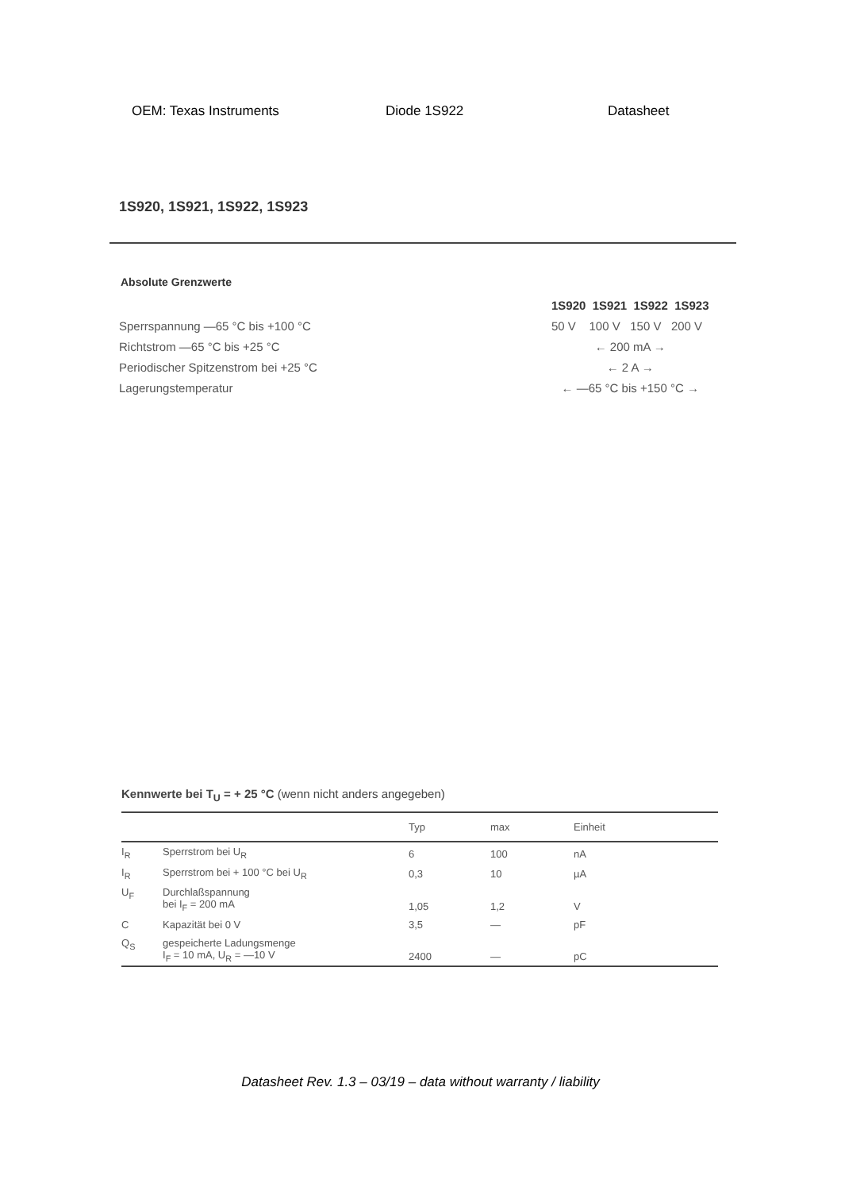OEM: Texas Instruments Diode 1S922 Datasheet
1S920, 1S921, 1S922, 1S923
Absolute Grenzwerte
| | 1S920 1S921 1S922 1S923 |
| Sperrspannung —65 °C bis +100 °C | 50 V 100 V 150 V 200 V |
| Richtstrom —65 °C bis +25 °C | ← 200 mA → |
| Periodischer Spitzenstrom bei +25 °C | ← 2 A → |
| Lagerungstemperatur | ← —65 °C bis +150 °C → |
Kennwerte bei T<sub>U</sub> = + 25 °C (wenn nicht anders angegeben)
| | | Typ | max | Einheit |
| --- | --- | --- | --- | --- |
| I<sub>R</sub> | Sperrstrom bei U<sub>R</sub> | 6 | 100 | nA |
| I<sub>R</sub> | Sperrstrom bei + 100 °C bei U<sub>R</sub> | 0,3 | 10 | µA |
| U<sub>F</sub> | Durchlaßspannung bei I<sub>F</sub> = 200 mA | 1,05 | 1,2 | V |
| C | Kapazität bei 0 V | 3,5 | — | pF |
| Q<sub>S</sub> | gespeicherte Ladungsmenge I<sub>F</sub> = 10 mA, U<sub>R</sub> = —10 V | 2400 | — | pC |
Datasheet Rev. 1.3 – 03/19 – data without warranty / liability